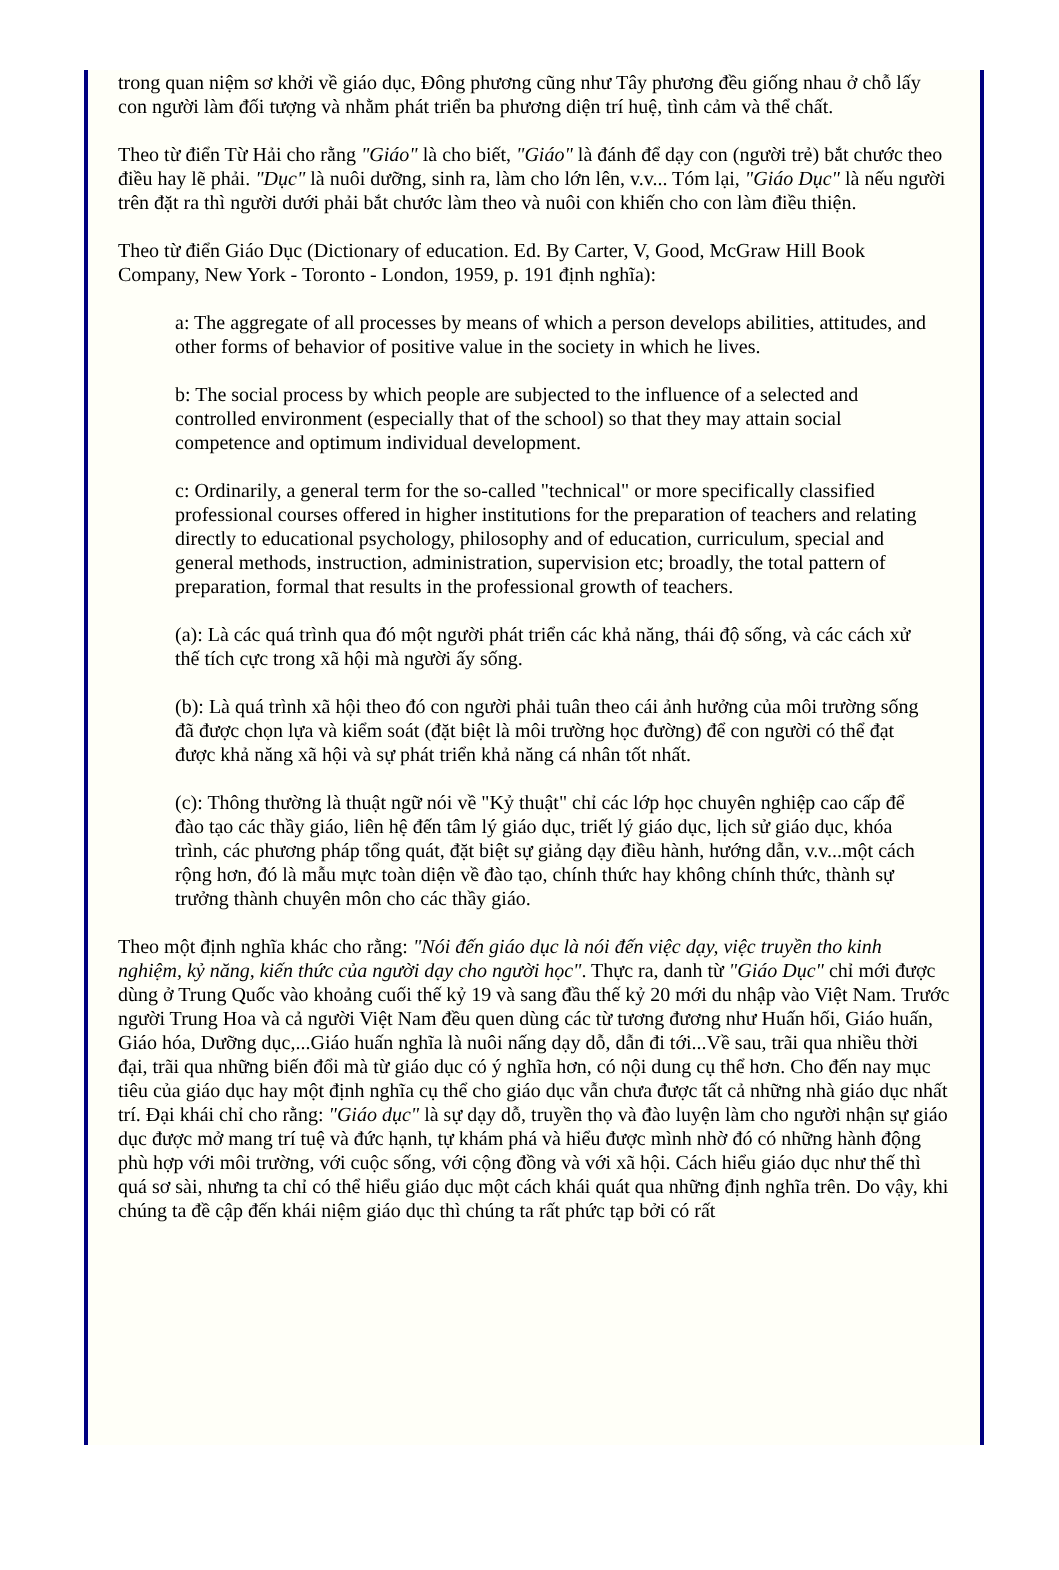trong quan niệm sơ khởi về giáo dục, Đông phương cũng như Tây phương đều giống nhau ở chỗ lấy con người làm đối tượng và nhằm phát triển ba phương diện trí huệ, tình cảm và thể chất.
Theo từ điển Từ Hải cho rằng "Giáo" là cho biết, "Giáo" là đánh để dạy con (người trẻ) bắt chước theo điều hay lẽ phải. "Dục" là nuôi dưỡng, sinh ra, làm cho lớn lên, v.v... Tóm lại, "Giáo Dục" là nếu người trên đặt ra thì người dưới phải bắt chước làm theo và nuôi con khiến cho con làm điều thiện.
Theo từ điển Giáo Dục (Dictionary of education. Ed. By Carter, V, Good, McGraw Hill Book Company, New York - Toronto - London, 1959, p. 191 định nghĩa):
a: The aggregate of all processes by means of which a person develops abilities, attitudes, and other forms of behavior of positive value in the society in which he lives.
b: The social process by which people are subjected to the influence of a selected and controlled environment (especially that of the school) so that they may attain social competence and optimum individual development.
c: Ordinarily, a general term for the so-called "technical" or more specifically classified professional courses offered in higher institutions for the preparation of teachers and relating directly to educational psychology, philosophy and of education, curriculum, special and general methods, instruction, administration, supervision etc; broadly, the total pattern of preparation, formal that results in the professional growth of teachers.
(a): Là các quá trình qua đó một người phát triển các khả năng, thái độ sống, và các cách xử thế tích cực trong xã hội mà người ấy sống.
(b): Là quá trình xã hội theo đó con người phải tuân theo cái ảnh hưởng của môi trường sống đã được chọn lựa và kiểm soát (đặt biệt là môi trường học đường) để con người có thể đạt được khả năng xã hội và sự phát triển khả năng cá nhân tốt nhất.
(c): Thông thường là thuật ngữ nói về "Kỷ thuật" chỉ các lớp học chuyên nghiệp cao cấp để đào tạo các thầy giáo, liên hệ đến tâm lý giáo dục, triết lý giáo dục, lịch sử giáo dục, khóa trình, các phương pháp tổng quát, đặt biệt sự giảng dạy điều hành, hướng dẫn, v.v...một cách rộng hơn, đó là mẫu mực toàn diện về đào tạo, chính thức hay không chính thức, thành sự trưởng thành chuyên môn cho các thầy giáo.
Theo một định nghĩa khác cho rằng: "Nói đến giáo dục là nói đến việc dạy, việc truyền tho kinh nghiệm, kỷ năng, kiến thức của người dạy cho người học". Thực ra, danh từ "Giáo Dục" chỉ mới được dùng ở Trung Quốc vào khoảng cuối thế kỷ 19 và sang đầu thế kỷ 20 mới du nhập vào Việt Nam. Trước người Trung Hoa và cả người Việt Nam đều quen dùng các từ tương đương như Huấn hối, Giáo huấn, Giáo hóa, Dưỡng dục,...Giáo huấn nghĩa là nuôi nấng dạy dỗ, dẫn đi tới...Về sau, trãi qua nhiều thời đại, trãi qua những biến đổi mà từ giáo dục có ý nghĩa hơn, có nội dung cụ thể hơn. Cho đến nay mục tiêu của giáo dục hay một định nghĩa cụ thể cho giáo dục vẫn chưa được tất cả những nhà giáo dục nhất trí. Đại khái chỉ cho rằng: "Giáo dục" là sự dạy dỗ, truyền thọ và đào luyện làm cho người nhận sự giáo dục được mở mang trí tuệ và đức hạnh, tự khám phá và hiểu được mình nhờ đó có những hành động phù hợp với môi trường, với cuộc sống, với cộng đồng và với xã hội. Cách hiểu giáo dục như thế thì quá sơ sài, nhưng ta chỉ có thể hiểu giáo dục một cách khái quát qua những định nghĩa trên. Do vậy, khi chúng ta đề cập đến khái niệm giáo dục thì chúng ta rất phức tạp bởi có rất